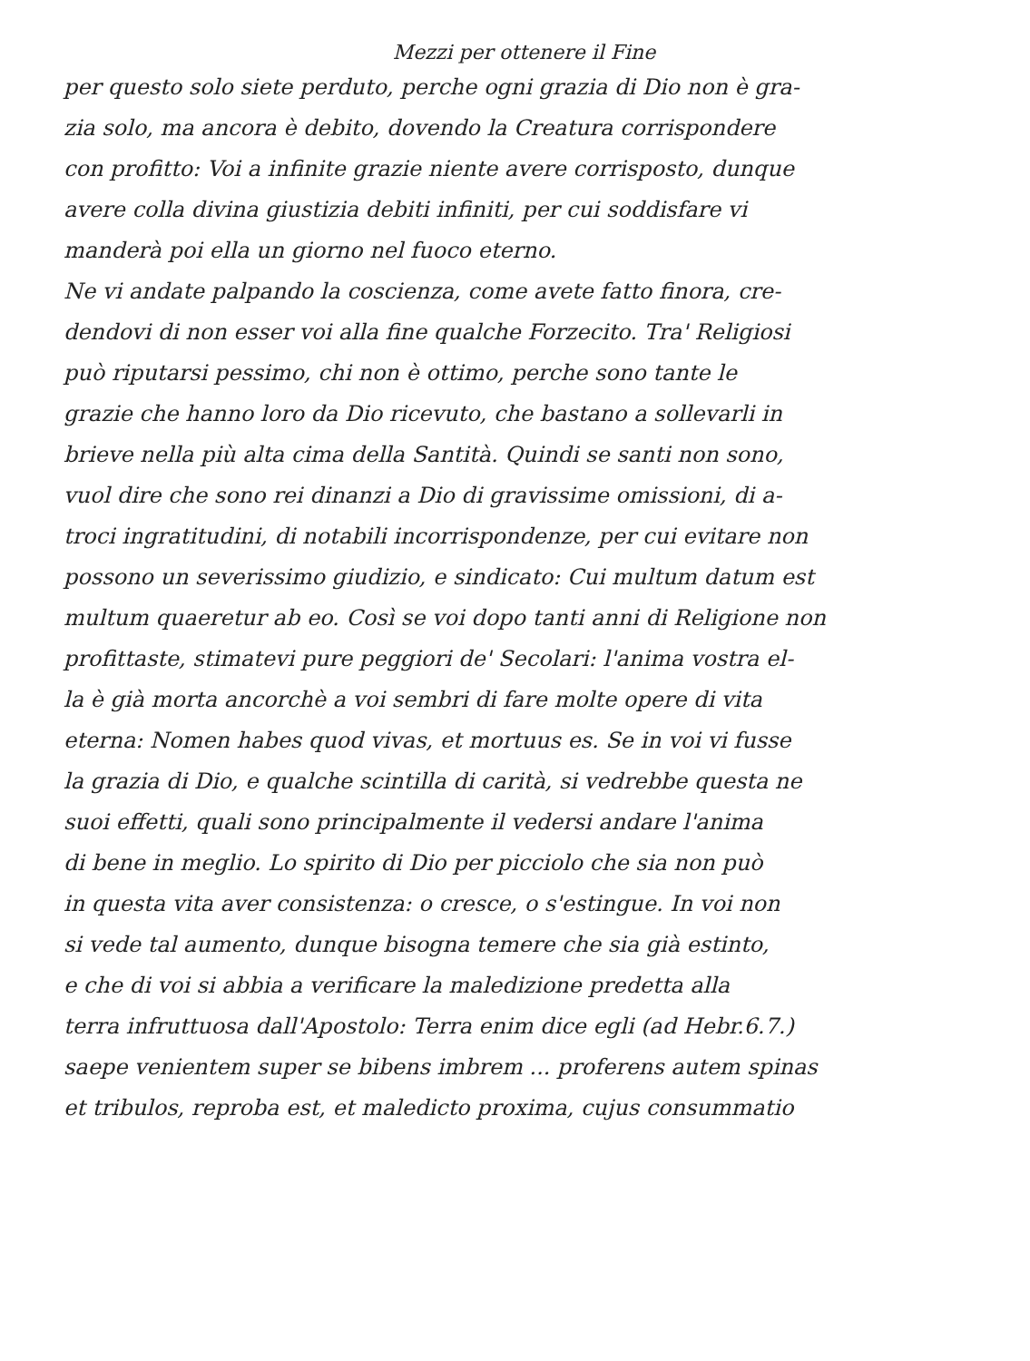Mezzi per ottenere il Fine
per questo solo siete perduto, perche ogni grazia di Dio non è gra-
zia solo, ma ancora è debito, dovendo la Creatura corrispondere
con profitto: Voi a infinite grazie niente avere corrisposto, dunque
avere colla divina giustizia debiti infiniti, per cui soddisfare vi
manderà poi ella un giorno nel fuoco eterno.
Ne vi andate palpando la coscienza, come avete fatto finora, cre-
dendovi di non esser voi alla fine qualche Forzecito. Tra' Religiosi
può riputarsi pessimo, chi non è ottimo, perche sono tante le
grazie che hanno loro da Dio ricevuto, che bastano a sollevarli in
brieve nella più alta cima della Santità. Quindi se santi non sono,
vuol dire che sono rei dinanzi a Dio di gravissime omissioni, di a-
troci ingratitudini, di notabili incorrispondenze, per cui evitare non
possono un severissimo giudizio, e sindicato: Cui multum datum est
multum quaeretur ab eo. Così se voi dopo tanti anni di Religione non
profittaste, stimatevi pure peggiori de' Secolari: l'anima vostra el-
la è già morta ancorchè a voi sembri di fare molte opere di vita
eterna: Nomen habes quod vivas, et mortuus es. Se in voi vi fusse
la grazia di Dio, e qualche scintilla di carità, si vedrebbe questa ne
suoi effetti, quali sono principalmente il vedersi andare l'anima
di bene in meglio. Lo spirito di Dio per picciolo che sia non può
in questa vita aver consistenza: o cresce, o s'estingue. In voi non
si vede tal aumento, dunque bisogna temere che sia già estinto,
e che di voi si abbia a verificare la maledizione predetta alla
terra infruttuosa dall'Apostolo: Terra enim dice egli (ad Hebr.6.7.)
saepe venientem super se bibens imbrem ... proferens autem spinas
et tribulos, reproba est, et maledicto proxima, cujus consummatio